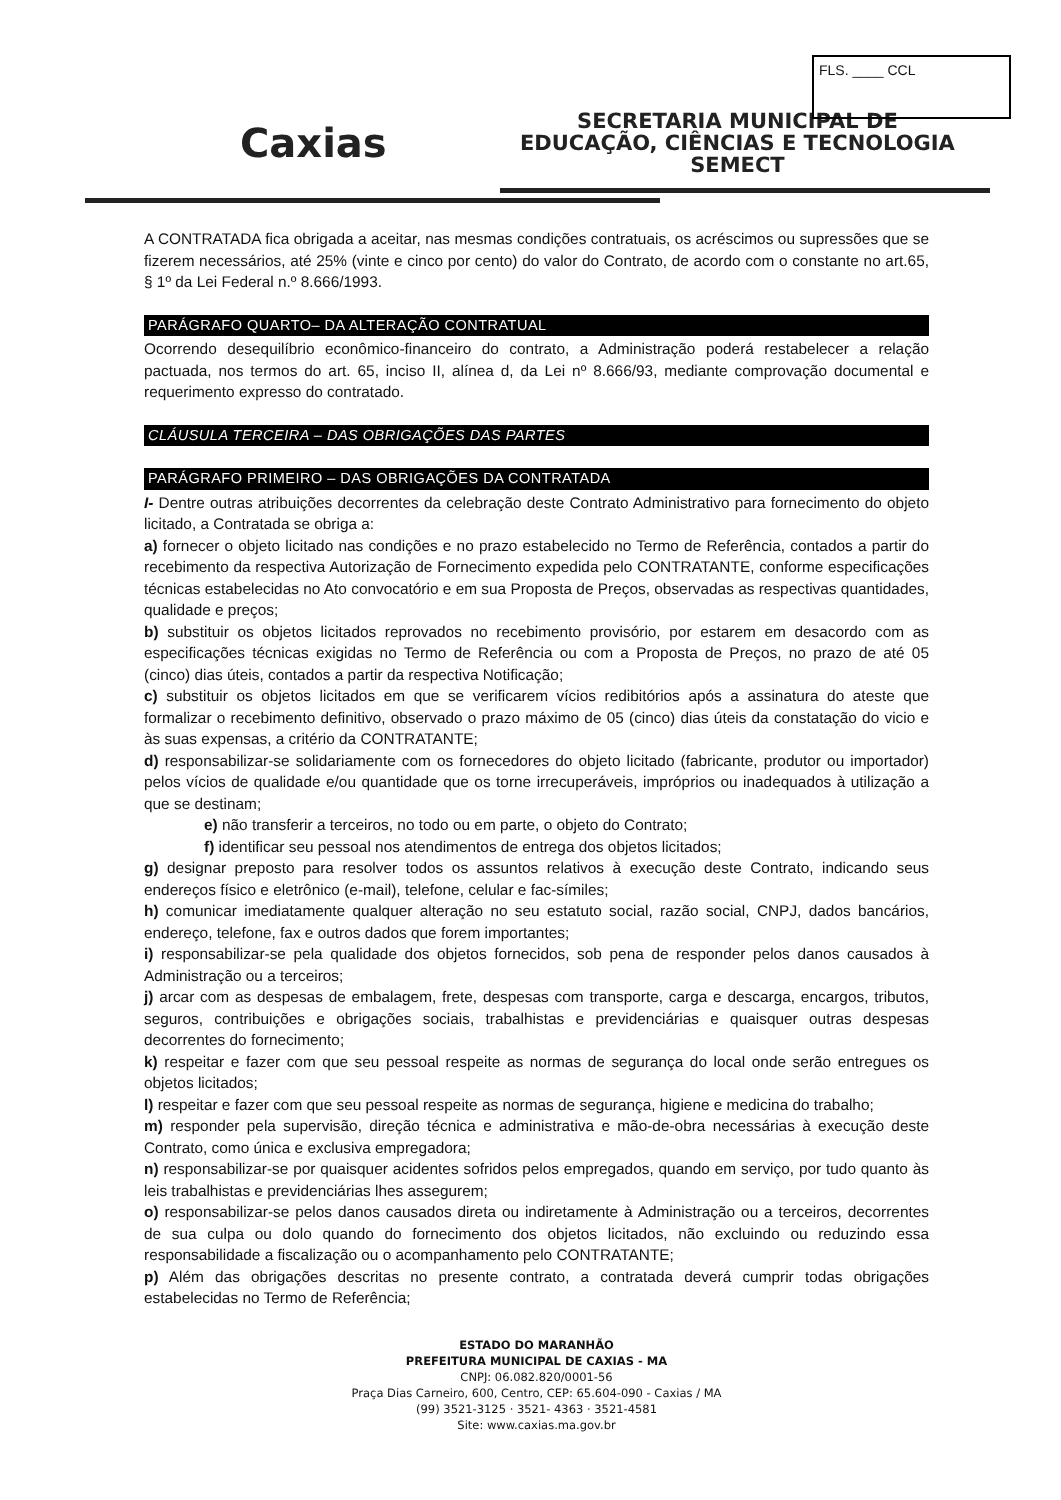FLS. ____ CCL
Caxias
SECRETARIA MUNICIPAL DE
EDUCAÇÃO, CIÊNCIAS E TECNOLOGIA
SEMECT
A CONTRATADA fica obrigada a aceitar, nas mesmas condições contratuais, os acréscimos ou supressões que se fizerem necessários, até 25% (vinte e cinco por cento) do valor do Contrato, de acordo com o constante no art.65, § 1º da Lei Federal n.º 8.666/1993.
PARÁGRAFO QUARTO– DA ALTERAÇÃO CONTRATUAL
Ocorrendo desequilíbrio econômico-financeiro do contrato, a Administração poderá restabelecer a relação pactuada, nos termos do art. 65, inciso II, alínea d, da Lei nº 8.666/93, mediante comprovação documental e requerimento expresso do contratado.
CLÁUSULA TERCEIRA – DAS OBRIGAÇÕES DAS PARTES
PARÁGRAFO PRIMEIRO – DAS OBRIGAÇÕES DA CONTRATADA
I- Dentre outras atribuições decorrentes da celebração deste Contrato Administrativo para fornecimento do objeto licitado, a Contratada se obriga a:
a) fornecer o objeto licitado nas condições e no prazo estabelecido no Termo de Referência, contados a partir do recebimento da respectiva Autorização de Fornecimento expedida pelo CONTRATANTE, conforme especificações técnicas estabelecidas no Ato convocatório e em sua Proposta de Preços, observadas as respectivas quantidades, qualidade e preços;
b) substituir os objetos licitados reprovados no recebimento provisório, por estarem em desacordo com as especificações técnicas exigidas no Termo de Referência ou com a Proposta de Preços, no prazo de até 05 (cinco) dias úteis, contados a partir da respectiva Notificação;
c) substituir os objetos licitados em que se verificarem vícios redibitórios após a assinatura do ateste que formalizar o recebimento definitivo, observado o prazo máximo de 05 (cinco) dias úteis da constatação do vicio e às suas expensas, a critério da CONTRATANTE;
d) responsabilizar-se solidariamente com os fornecedores do objeto licitado (fabricante, produtor ou importador) pelos vícios de qualidade e/ou quantidade que os torne irrecuperáveis, impróprios ou inadequados à utilização a que se destinam;
e) não transferir a terceiros, no todo ou em parte, o objeto do Contrato;
f) identificar seu pessoal nos atendimentos de entrega dos objetos licitados;
g) designar preposto para resolver todos os assuntos relativos à execução deste Contrato, indicando seus endereços físico e eletrônico (e-mail), telefone, celular e fac-símiles;
h) comunicar imediatamente qualquer alteração no seu estatuto social, razão social, CNPJ, dados bancários, endereço, telefone, fax e outros dados que forem importantes;
i) responsabilizar-se pela qualidade dos objetos fornecidos, sob pena de responder pelos danos causados à Administração ou a terceiros;
j) arcar com as despesas de embalagem, frete, despesas com transporte, carga e descarga, encargos, tributos, seguros, contribuições e obrigações sociais, trabalhistas e previdenciárias e quaisquer outras despesas decorrentes do fornecimento;
k) respeitar e fazer com que seu pessoal respeite as normas de segurança do local onde serão entregues os objetos licitados;
l) respeitar e fazer com que seu pessoal respeite as normas de segurança, higiene e medicina do trabalho;
m) responder pela supervisão, direção técnica e administrativa e mão-de-obra necessárias à execução deste Contrato, como única e exclusiva empregadora;
n) responsabilizar-se por quaisquer acidentes sofridos pelos empregados, quando em serviço, por tudo quanto às leis trabalhistas e previdenciárias lhes assegurem;
o) responsabilizar-se pelos danos causados direta ou indiretamente à Administração ou a terceiros, decorrentes de sua culpa ou dolo quando do fornecimento dos objetos licitados, não excluindo ou reduzindo essa responsabilidade a fiscalização ou o acompanhamento pelo CONTRATANTE;
p) Além das obrigações descritas no presente contrato, a contratada deverá cumprir todas obrigações estabelecidas no Termo de Referência;
ESTADO DO MARANHÃO
PREFEITURA MUNICIPAL DE CAXIAS - MA
CNPJ: 06.082.820/0001-56
Praça Dias Carneiro, 600, Centro, CEP: 65.604-090 - Caxias / MA
(99) 3521-3125 · 3521- 4363 · 3521-4581
Site: www.caxias.ma.gov.br